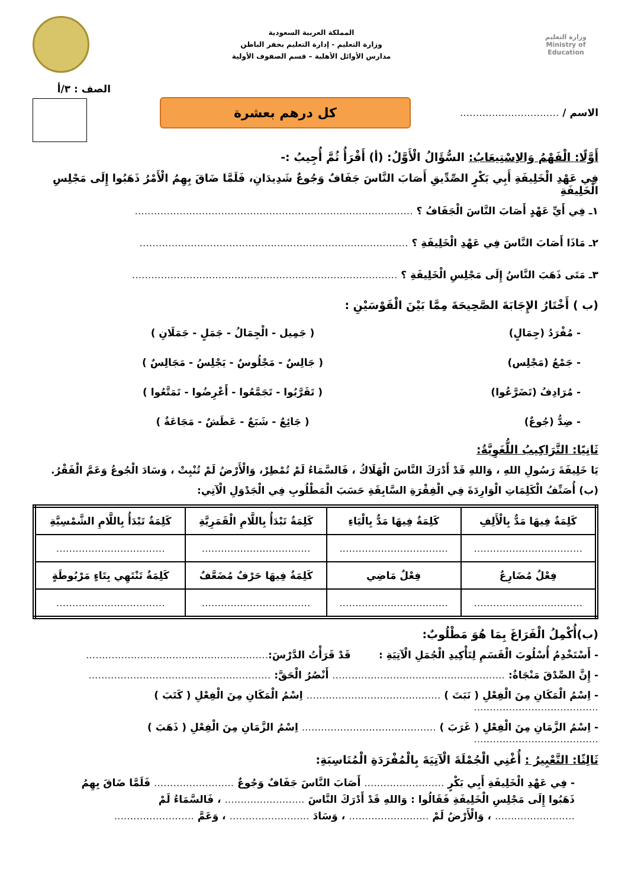وزارة التعليم
Ministry of Education
المملكة العربية السعودية
وزارة التعليم - إدارة التعليم بحفر الباطن
مدارس الأوائل الأهلية – قسم الصفوف الأولية
الاسم / ...............................
كل درهم بعشرة
الصف : ٣/أ
أَوَّلًا: الْفَهْمُ وَالاِسْتِيعَابُ: السُّؤَالُ الْأَوَّلُ: (أ) أَقْرَأُ ثُمَّ أُجِيبُ :-
فِي عَهْدِ الْخَلِيفَةِ أَبِي بَكْرٍ الصِّدِّيقِ أَصَابَ النَّاسَ جَفَافٌ وَجُوعٌ شَدِيدَانِ، فَلَمَّا ضَاقَ بِهِمُ الْأَمْرُ ذَهَبُوا إِلَى مَجْلِسِ الْخَلِيفَةِ
١ـ فِي أَيِّ عَهْدٍ أَصَابَ النَّاسَ الْجَفَافُ ؟ .......................................................................................
٢ـ مَاذَا أَصَابَ النَّاسَ فِي عَهْدِ الْخَلِيفَةِ ؟ ....................................................................................
٣ـ مَتَى ذَهَبَ النَّاسُ إِلَى مَجْلِسِ الْخَلِيفَةِ ؟ ...................................................................................
(ب ) أَخْتَارُ الإِجَابَةَ الصَّحِيحَةَ مِمَّا بَيْنَ الْقَوْسَيْنِ :
- مُفْرَدُ (جِمَالٍ) ( جَمِيل - الْجِمَالُ - جَمَلٍ - جَمَلَانِ ) - جَمْعُ (مَجْلِس) ( جَالِسٌ - مَجْلُوسٌ - يَجْلِسُ - مَجَالِسٌ ) - مُرَادِفُ (تَضَرَّعُوا) ( تَقَرَّبُوا - تَجَمَّعُوا - أَعْرِضُوا - تَمَتَّعُوا ) - ضِدُّ (جُوعٌ) ( جَائِعٌ - شَبَعٌ - عَطَشٌ - مَجَاعَةٌ )
ثَانِيًا: التَّرَاكِيبُ اللُّغَوِيَّةُ:
يَا خَلِيفَةَ رَسُولِ اللهِ ، وَاللهِ قَدْ أَدْرَكَ النَّاسَ الْهَلَاكُ ، فَالسَّمَاءُ لَمْ تُمْطِرْ، وَالْأَرْضُ لَمْ تُنْبِتْ ، وَسَادَ الْجُوعُ وَعَمَّ الْفَقْرُ.
(ب) أُصَنِّفُ الْكَلِمَاتِ الْوَارِدَةَ فِي الْفِقْرَةِ السَّابِقَةِ حَسَبَ الْمَطْلُوبِ فِي الْجَدْوَلِ الْآتِي:
| كَلِمَةٌ فِيهَا مَدٌّ بِالْأَلِفِ | كَلِمَةٌ فِيهَا مَدٌّ بِالْيَاءِ | كَلِمَةٌ تَبْدَأُ بِاللَّامِ الْقَمَرِيَّةِ | كَلِمَةٌ تَبْدَأُ بِاللَّامِ الشَّمْسِيَّةِ |
| --- | --- | --- | --- |
| .................................. | .................................. | .................................. | .................................. |
| فِعْلٌ مُضَارِعٌ | فِعْلٌ مَاضِي | كَلِمَةٌ فِيهَا حَرْفٌ مُضَعَّفٌ | كَلِمَةٌ تَنْتَهِي بِتَاءٍ مَرْبُوطَةٍ |
| .................................. | .................................. | .................................. | .................................. |
(ب)أُكْمِلُ الْفَرَاغَ بِمَا هُوَ مَطْلُوبٌ:
- أَسْتَخْدِمُ أُسْلُوبَ الْقَسَمِ لِتَأْكِيدِ الْجُمَلِ الْآتِيَةِ : قَدْ قَرَأْتُ الدَّرْسَ:.........................................................
- إِنَّ الصِّدْقَ مَنْجَاةٌ: ...................................................... أَنْصُرُ الْحَقَّ: .........................................................
- اِسْمُ الْمَكَانِ مِنَ الْفِعْلِ ( نَبَتَ ) .......................................... اِسْمُ الْمَكَانِ مِنَ الْفِعْلِ ( كَتَبَ ) .......................................
- اِسْمُ الزَّمَانِ مِنَ الْفِعْلِ ( غَرَبَ ) .......................................... اِسْمُ الزَّمَانِ مِنَ الْفِعْلِ ( ذَهَبَ ) .......................................
ثَالِثًا: التَّعْبِيرُ : أُغْنِي الْجُمْلَةَ الْآتِيَةَ بِالْمُفْرَدَةِ الْمُنَاسِبَةِ:
- فِي عَهْدِ الْخَلِيفَةِ أَبِي بَكْرٍ ......................... أَصَابَ النَّاسَ جَفَافٌ وَجُوعٌ ......................... فَلَمَّا ضَاقَ بِهِمُ
ذَهَبُوا إِلَى مَجْلِسِ الْخَلِيفَةِ فَقَالُوا : وَاللهِ قَدْ أَدْرَكَ النَّاسَ ......................... ، فَالسَّمَاءُ لَمْ
......................... ، وَالْأَرْضُ لَمْ ......................... ، وَسَادَ ......................... ، وَعَمَّ .........................